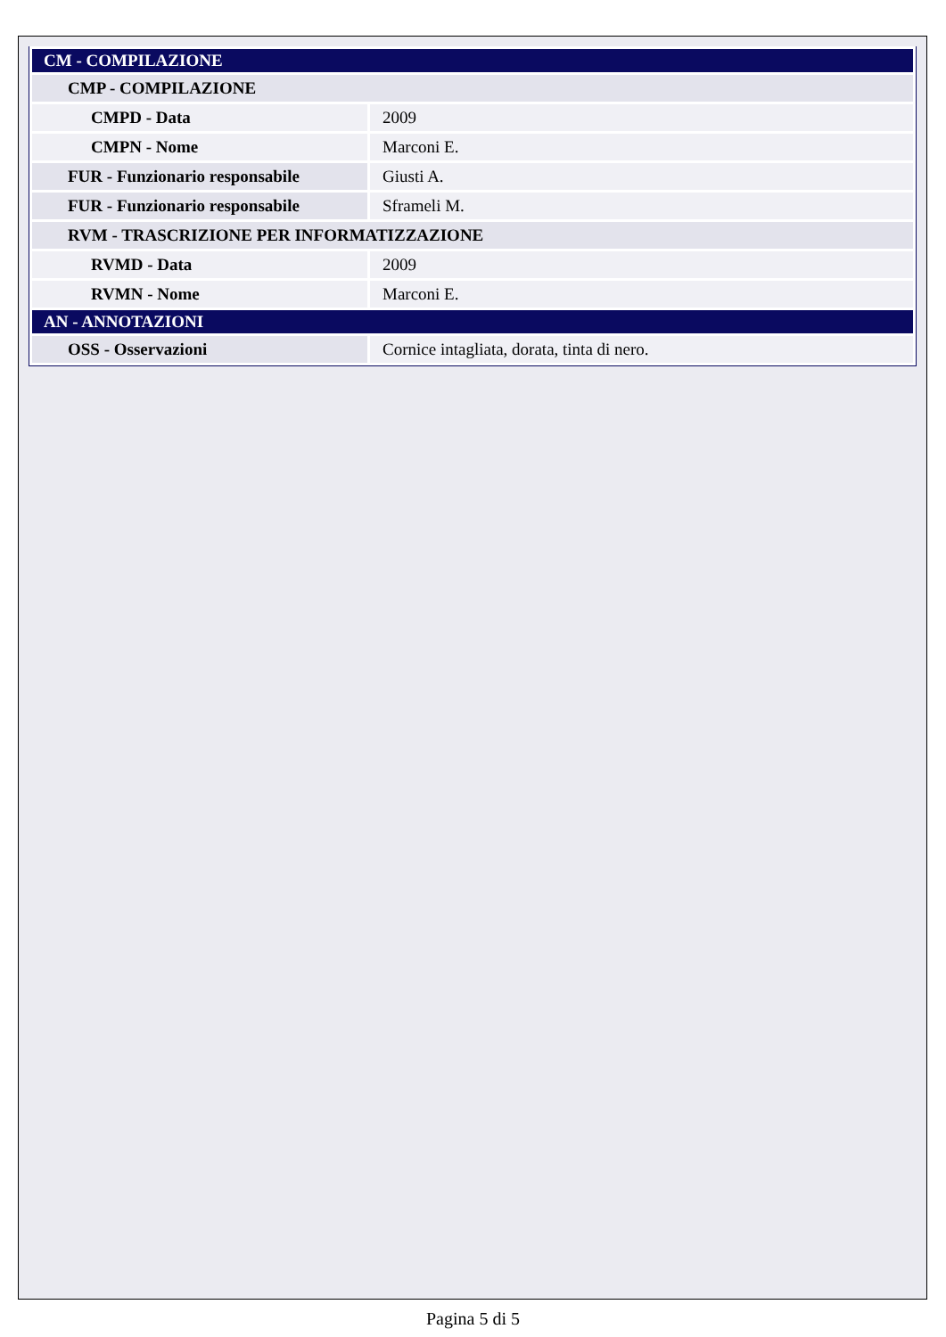| CM - COMPILAZIONE | |
| CMP - COMPILAZIONE | |
| CMPD - Data | 2009 |
| CMPN - Nome | Marconi E. |
| FUR - Funzionario responsabile | Giusti A. |
| FUR - Funzionario responsabile | Sframeli M. |
| RVM - TRASCRIZIONE PER INFORMATIZZAZIONE | |
| RVMD - Data | 2009 |
| RVMN - Nome | Marconi E. |
| AN - ANNOTAZIONI | |
| OSS - Osservazioni | Cornice intagliata, dorata, tinta di nero. |
Pagina 5 di 5